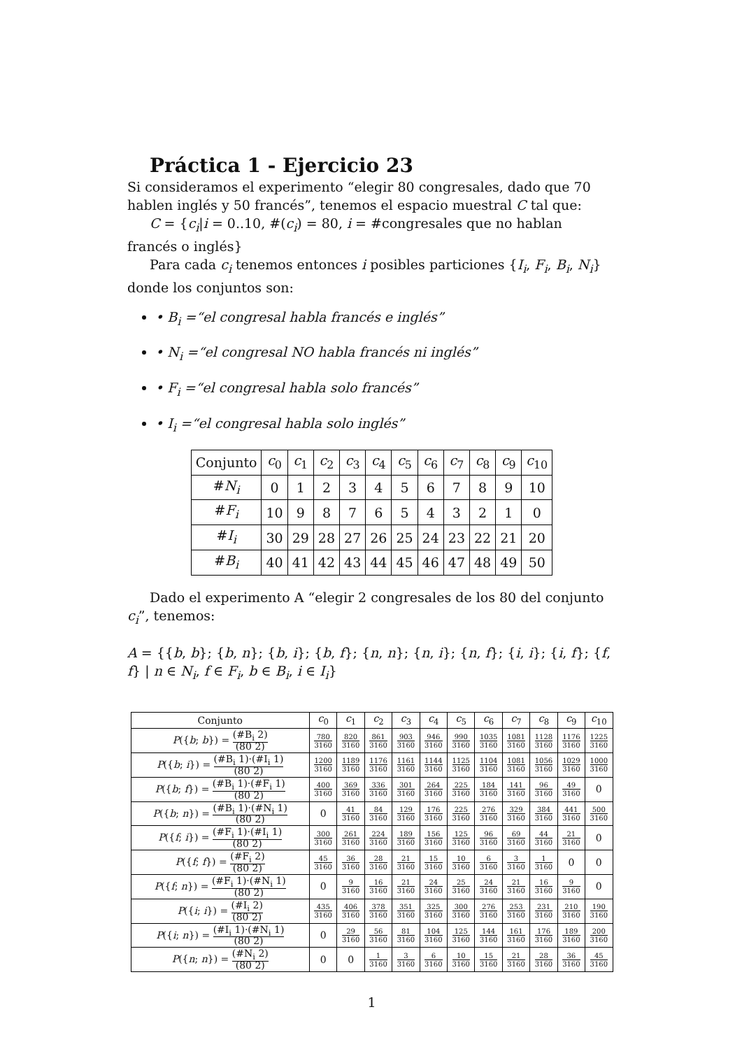Práctica 1 - Ejercicio 23
Si consideramos el experimento “elegir 80 congresales, dado que 70 hablen inglés y 50 francés”, tenemos el espacio muestral C tal que:
C = {c<sub>i</sub>|i = 0..10, #(c<sub>i</sub>) = 80, i = #congresales que no hablan francés o inglés}
Para cada c<sub>i</sub> tenemos entonces i posibles particiones {I<sub>i</sub>, F<sub>i</sub>, B<sub>i</sub>, N<sub>i</sub>} donde los conjuntos son:
• B<sub>i</sub> =“el congresal habla francés e inglés”
• N<sub>i</sub> =“el congresal NO habla francés ni inglés”
• F<sub>i</sub> =“el congresal habla solo francés”
• I<sub>i</sub> =“el congresal habla solo inglés”
| Conjunto | c<sub>0</sub> | c<sub>1</sub> | c<sub>2</sub> | c<sub>3</sub> | c<sub>4</sub> | c<sub>5</sub> | c<sub>6</sub> | c<sub>7</sub> | c<sub>8</sub> | c<sub>9</sub> | c<sub>10</sub> |
| --- | --- | --- | --- | --- | --- | --- | --- | --- | --- | --- | --- |
| # N<sub>i</sub> | 0 | 1 | 2 | 3 | 4 | 5 | 6 | 7 | 8 | 9 | 10 |
| # F<sub>i</sub> | 10 | 9 | 8 | 7 | 6 | 5 | 4 | 3 | 2 | 1 | 0 |
| # I<sub>i</sub> | 30 | 29 | 28 | 27 | 26 | 25 | 24 | 23 | 22 | 21 | 20 |
| # B<sub>i</sub> | 40 | 41 | 42 | 43 | 44 | 45 | 46 | 47 | 48 | 49 | 50 |
Dado el experimento A “elegir 2 congresales de los 80 del conjunto c<sub>i</sub>”, tenemos:
A = {{b, b}; {b, n}; {b, i}; {b, f}; {n, n}; {n, i}; {n, f}; {i, i}; {i, f}; {f, f} | n ∈ N<sub>i</sub>, f ∈ F<sub>i</sub>, b ∈ B<sub>i</sub>, i ∈ I<sub>i</sub>}
| Conjunto | c<sub>0</sub> | c<sub>1</sub> | c<sub>2</sub> | c<sub>3</sub> | c<sub>4</sub> | c<sub>5</sub> | c<sub>6</sub> | c<sub>7</sub> | c<sub>8</sub> | c<sub>9</sub> | c<sub>10</sub> |
| --- | --- | --- | --- | --- | --- | --- | --- | --- | --- | --- | --- |
| P ({ b ; b }) = (#B<sub>i</sub> 2) (80 2) | 780 3160 | 820 3160 | 861 3160 | 903 3160 | 946 3160 | 990 3160 | 1035 3160 | 1081 3160 | 1128 3160 | 1176 3160 | 1225 3160 |
| P ({ b ; i }) = (#B<sub>i</sub> 1)·(#I<sub>i</sub> 1) (80 2) | 1200 3160 | 1189 3160 | 1176 3160 | 1161 3160 | 1144 3160 | 1125 3160 | 1104 3160 | 1081 3160 | 1056 3160 | 1029 3160 | 1000 3160 |
| P ({ b ; f }) = (#B<sub>i</sub> 1)·(#F<sub>i</sub> 1) (80 2) | 400 3160 | 369 3160 | 336 3160 | 301 3160 | 264 3160 | 225 3160 | 184 3160 | 141 3160 | 96 3160 | 49 3160 | 0 |
| P ({ b ; n }) = (#B<sub>i</sub> 1)·(#N<sub>i</sub> 1) (80 2) | 0 | 41 3160 | 84 3160 | 129 3160 | 176 3160 | 225 3160 | 276 3160 | 329 3160 | 384 3160 | 441 3160 | 500 3160 |
| P ({ f ; i }) = (#F<sub>i</sub> 1)·(#I<sub>i</sub> 1) (80 2) | 300 3160 | 261 3160 | 224 3160 | 189 3160 | 156 3160 | 125 3160 | 96 3160 | 69 3160 | 44 3160 | 21 3160 | 0 |
| P ({ f ; f }) = (#F<sub>i</sub> 2) (80 2) | 45 3160 | 36 3160 | 28 3160 | 21 3160 | 15 3160 | 10 3160 | 6 3160 | 3 3160 | 1 3160 | 0 | 0 |
| P ({ f ; n }) = (#F<sub>i</sub> 1)·(#N<sub>i</sub> 1) (80 2) | 0 | 9 3160 | 16 3160 | 21 3160 | 24 3160 | 25 3160 | 24 3160 | 21 3160 | 16 3160 | 9 3160 | 0 |
| P ({ i ; i }) = (#I<sub>i</sub> 2) (80 2) | 435 3160 | 406 3160 | 378 3160 | 351 3160 | 325 3160 | 300 3160 | 276 3160 | 253 3160 | 231 3160 | 210 3160 | 190 3160 |
| P ({ i ; n }) = (#I<sub>i</sub> 1)·(#N<sub>i</sub> 1) (80 2) | 0 | 29 3160 | 56 3160 | 81 3160 | 104 3160 | 125 3160 | 144 3160 | 161 3160 | 176 3160 | 189 3160 | 200 3160 |
| P ({ n ; n }) = (#N<sub>i</sub> 2) (80 2) | 0 | 0 | 1 3160 | 3 3160 | 6 3160 | 10 3160 | 15 3160 | 21 3160 | 28 3160 | 36 3160 | 45 3160 |
1